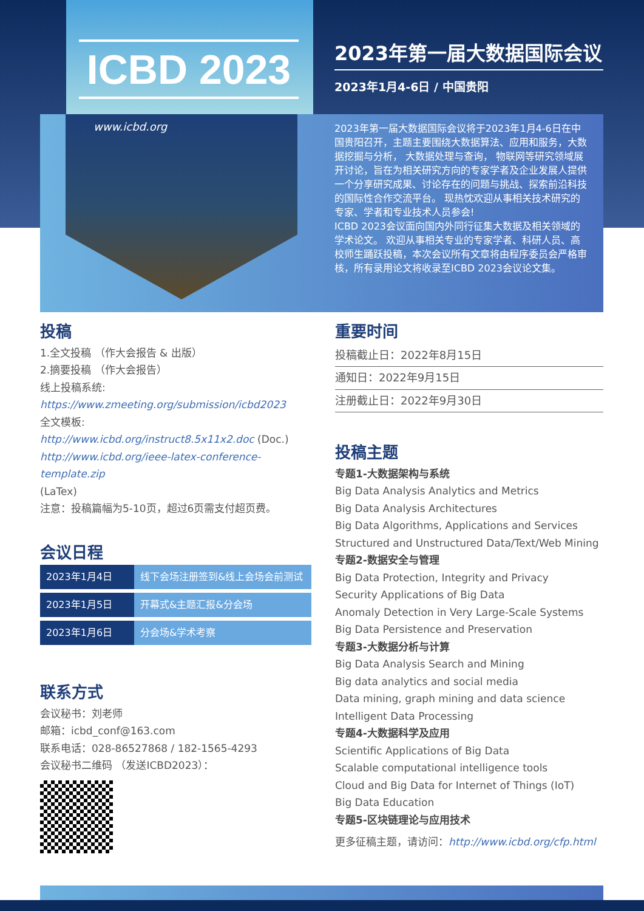ICBD 2023
www.icbd.org
2023年第一届大数据国际会议
2023年1月4-6日 / 中国贵阳
2023年第一届大数据国际会议将于2023年1月4-6日在中国贵阳召开，主题主要围绕大数据算法、应用和服务，大数据挖掘与分析， 大数据处理与查询， 物联网等研究领域展开讨论，旨在为相关研究方向的专家学者及企业发展人提供一个分享研究成果、讨论存在的问题与挑战、探索前沿科技的国际性合作交流平台。 现热忱欢迎从事相关技术研究的专家、学者和专业技术人员参会!
ICBD 2023会议面向国内外同行征集大数据及相关领域的学术论文。 欢迎从事相关专业的专家学者、科研人员、高校师生踊跃投稿，本次会议所有文章将由程序委员会严格审核，所有录用论文将收录至ICBD 2023会议论文集。
投稿
1.全文投稿 （作大会报告 & 出版）
2.摘要投稿 （作大会报告）
线上投稿系统:
https://www.zmeeting.org/submission/icbd2023
全文模板:
http://www.icbd.org/instruct8.5x11x2.doc (Doc.)
http://www.icbd.org/ieee-latex-conference-template.zip
(LaTex)
注意：投稿篇幅为5-10页，超过6页需支付超页费。
会议日程
| 2023年1月4日 | 线下会场注册签到&线上会场会前测试 |
| 2023年1月5日 | 开幕式&主题汇报&分会场 |
| 2023年1月6日 | 分会场&学术考察 |
联系方式
会议秘书：刘老师
邮箱：icbd_conf@163.com
联系电话：028-86527868 / 182-1565-4293
会议秘书二维码 （发送ICBD2023）：
重要时间
投稿截止日：2022年8月15日
通知日：2022年9月15日
注册截止日：2022年9月30日
投稿主题
专题1-大数据架构与系统
Big Data Analysis Analytics and Metrics
Big Data Analysis Architectures
Big Data Algorithms, Applications and Services
Structured and Unstructured Data/Text/Web Mining
专题2-数据安全与管理
Big Data Protection, Integrity and Privacy
Security Applications of Big Data
Anomaly Detection in Very Large-Scale Systems
Big Data Persistence and Preservation
专题3-大数据分析与计算
Big Data Analysis Search and Mining
Big data analytics and social media
Data mining, graph mining and data science
Intelligent Data Processing
专题4-大数据科学及应用
Scientific Applications of Big Data
Scalable computational intelligence tools
Cloud and Big Data for Internet of Things (IoT)
Big Data Education
专题5-区块链理论与应用技术
更多征稿主题，请访问：http://www.icbd.org/cfp.html